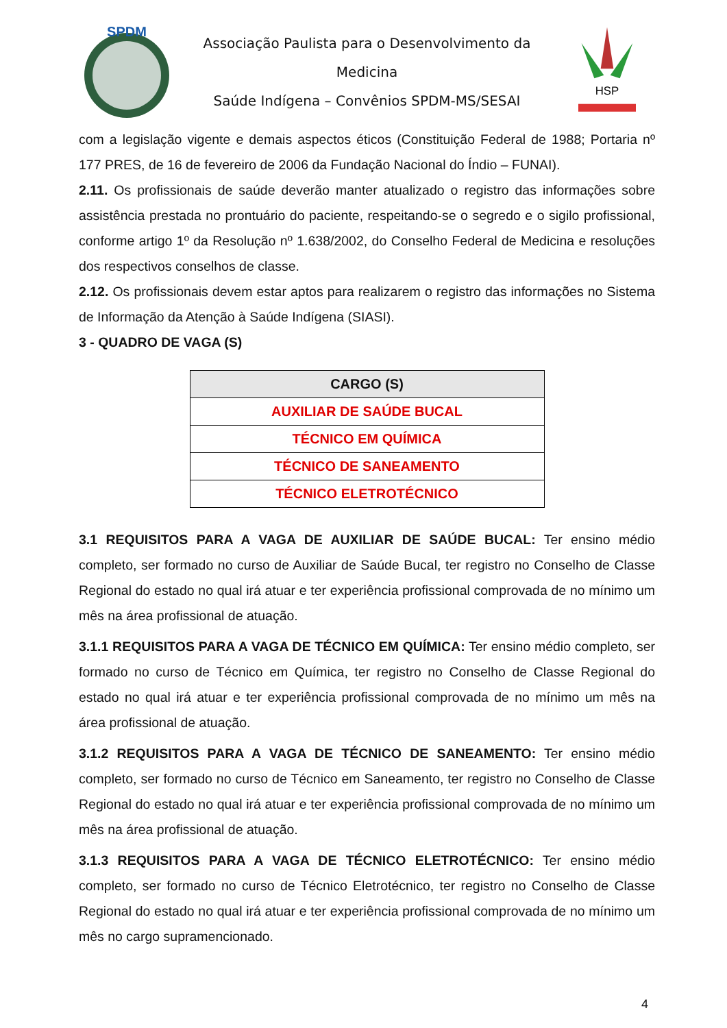SPDM
Associação Paulista para o Desenvolvimento da Medicina
Saúde Indígena – Convênios SPDM-MS/SESAI
HSP
com a legislação vigente e demais aspectos éticos (Constituição Federal de 1988; Portaria nº 177 PRES, de 16 de fevereiro de 2006 da Fundação Nacional do Índio – FUNAI).
2.11. Os profissionais de saúde deverão manter atualizado o registro das informações sobre assistência prestada no prontuário do paciente, respeitando-se o segredo e o sigilo profissional, conforme artigo 1º da Resolução nº 1.638/2002, do Conselho Federal de Medicina e resoluções dos respectivos conselhos de classe.
2.12. Os profissionais devem estar aptos para realizarem o registro das informações no Sistema de Informação da Atenção à Saúde Indígena (SIASI).
3 - QUADRO DE VAGA (S)
| CARGO (S) |
| --- |
| AUXILIAR DE SAÚDE BUCAL |
| TÉCNICO EM QUÍMICA |
| TÉCNICO DE SANEAMENTO |
| TÉCNICO ELETROTÉCNICO |
3.1 REQUISITOS PARA A VAGA DE AUXILIAR DE SAÚDE BUCAL: Ter ensino médio completo, ser formado no curso de Auxiliar de Saúde Bucal, ter registro no Conselho de Classe Regional do estado no qual irá atuar e ter experiência profissional comprovada de no mínimo um mês na área profissional de atuação.
3.1.1 REQUISITOS PARA A VAGA DE TÉCNICO EM QUÍMICA: Ter ensino médio completo, ser formado no curso de Técnico em Química, ter registro no Conselho de Classe Regional do estado no qual irá atuar e ter experiência profissional comprovada de no mínimo um mês na área profissional de atuação.
3.1.2 REQUISITOS PARA A VAGA DE TÉCNICO DE SANEAMENTO: Ter ensino médio completo, ser formado no curso de Técnico em Saneamento, ter registro no Conselho de Classe Regional do estado no qual irá atuar e ter experiência profissional comprovada de no mínimo um mês na área profissional de atuação.
3.1.3 REQUISITOS PARA A VAGA DE TÉCNICO ELETROTÉCNICO: Ter ensino médio completo, ser formado no curso de Técnico Eletrotécnico, ter registro no Conselho de Classe Regional do estado no qual irá atuar e ter experiência profissional comprovada de no mínimo um mês no cargo supramencionado.
4